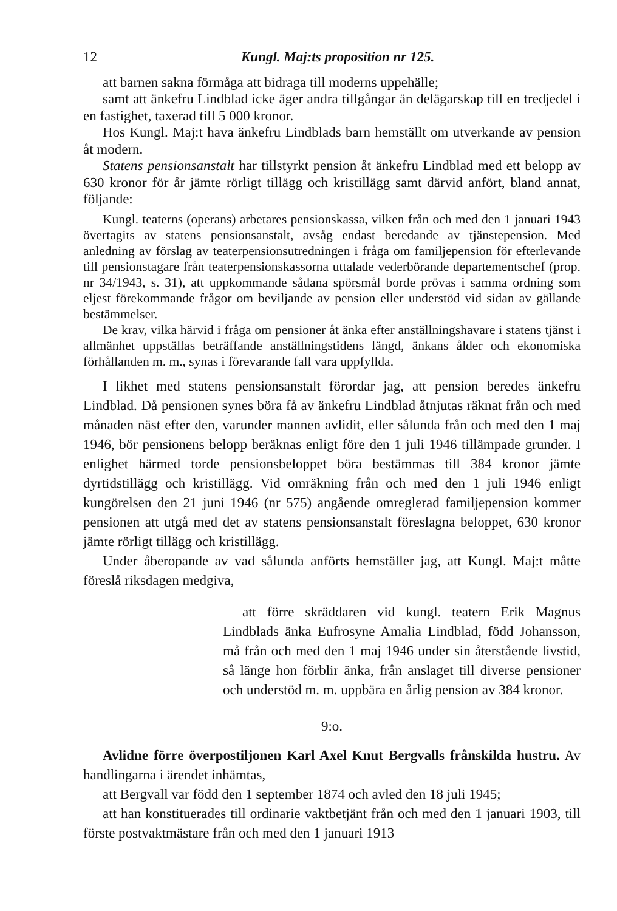12 Kungl. Maj:ts proposition nr 125.
att barnen sakna förmåga att bidraga till moderns uppehälle;
samt att änkefru Lindblad icke äger andra tillgångar än delägarskap till en tredjedel i en fastighet, taxerad till 5 000 kronor.
Hos Kungl. Maj:t hava änkefru Lindblads barn hemställt om utverkande av pension åt modern.
Statens pensionsanstalt har tillstyrkt pension åt änkefru Lindblad med ett belopp av 630 kronor för år jämte rörligt tillägg och kristillägg samt därvid anfört, bland annat, följande:
Kungl. teaterns (operans) arbetares pensionskassa, vilken från och med den 1 januari 1943 övertagits av statens pensionsanstalt, avsåg endast beredande av tjänstepension. Med anledning av förslag av teaterpensionsutredningen i fråga om familjepension för efterlevande till pensionstagare från teaterpensionskassorna uttalade vederbörande departementschef (prop. nr 34/1943, s. 31), att uppkommande sådana spörsmål borde prövas i samma ordning som eljest förekommande frågor om beviljande av pension eller understöd vid sidan av gällande bestämmelser.
De krav, vilka härvid i fråga om pensioner åt änka efter anställningshavare i statens tjänst i allmänhet uppställas beträffande anställningstidens längd, änkans ålder och ekonomiska förhållanden m. m., synas i förevarande fall vara uppfyllda.
I likhet med statens pensionsanstalt förordar jag, att pension beredes änkefru Lindblad. Då pensionen synes böra få av änkefru Lindblad åtnjutas räknat från och med månaden näst efter den, varunder mannen avlidit, eller sålunda från och med den 1 maj 1946, bör pensionens belopp beräknas enligt före den 1 juli 1946 tillämpade grunder. I enlighet härmed torde pensionsbeloppet böra bestämmas till 384 kronor jämte dyrtidstillägg och kristillägg. Vid omräkning från och med den 1 juli 1946 enligt kungörelsen den 21 juni 1946 (nr 575) angående omreglerad familjepension kommer pensionen att utgå med det av statens pensionsanstalt föreslagna beloppet, 630 kronor jämte rörligt tillägg och kristillägg.
Under åberopande av vad sålunda anförts hemställer jag, att Kungl. Maj:t måtte föreslå riksdagen medgiva,
att förre skräddaren vid kungl. teatern Erik Magnus Lindblads änka Eufrosyne Amalia Lindblad, född Johansson, må från och med den 1 maj 1946 under sin återstående livstid, så länge hon förblir änka, från anslaget till diverse pensioner och understöd m. m. uppbära en årlig pension av 384 kronor.
9:o.
Avlidne förre överpostiljonen Karl Axel Knut Bergvalls frånskilda hustru. Av handlingarna i ärendet inhämtas,
att Bergvall var född den 1 september 1874 och avled den 18 juli 1945;
att han konstituerades till ordinarie vaktbetjänt från och med den 1 januari 1903, till förste postvaktmästare från och med den 1 januari 1913